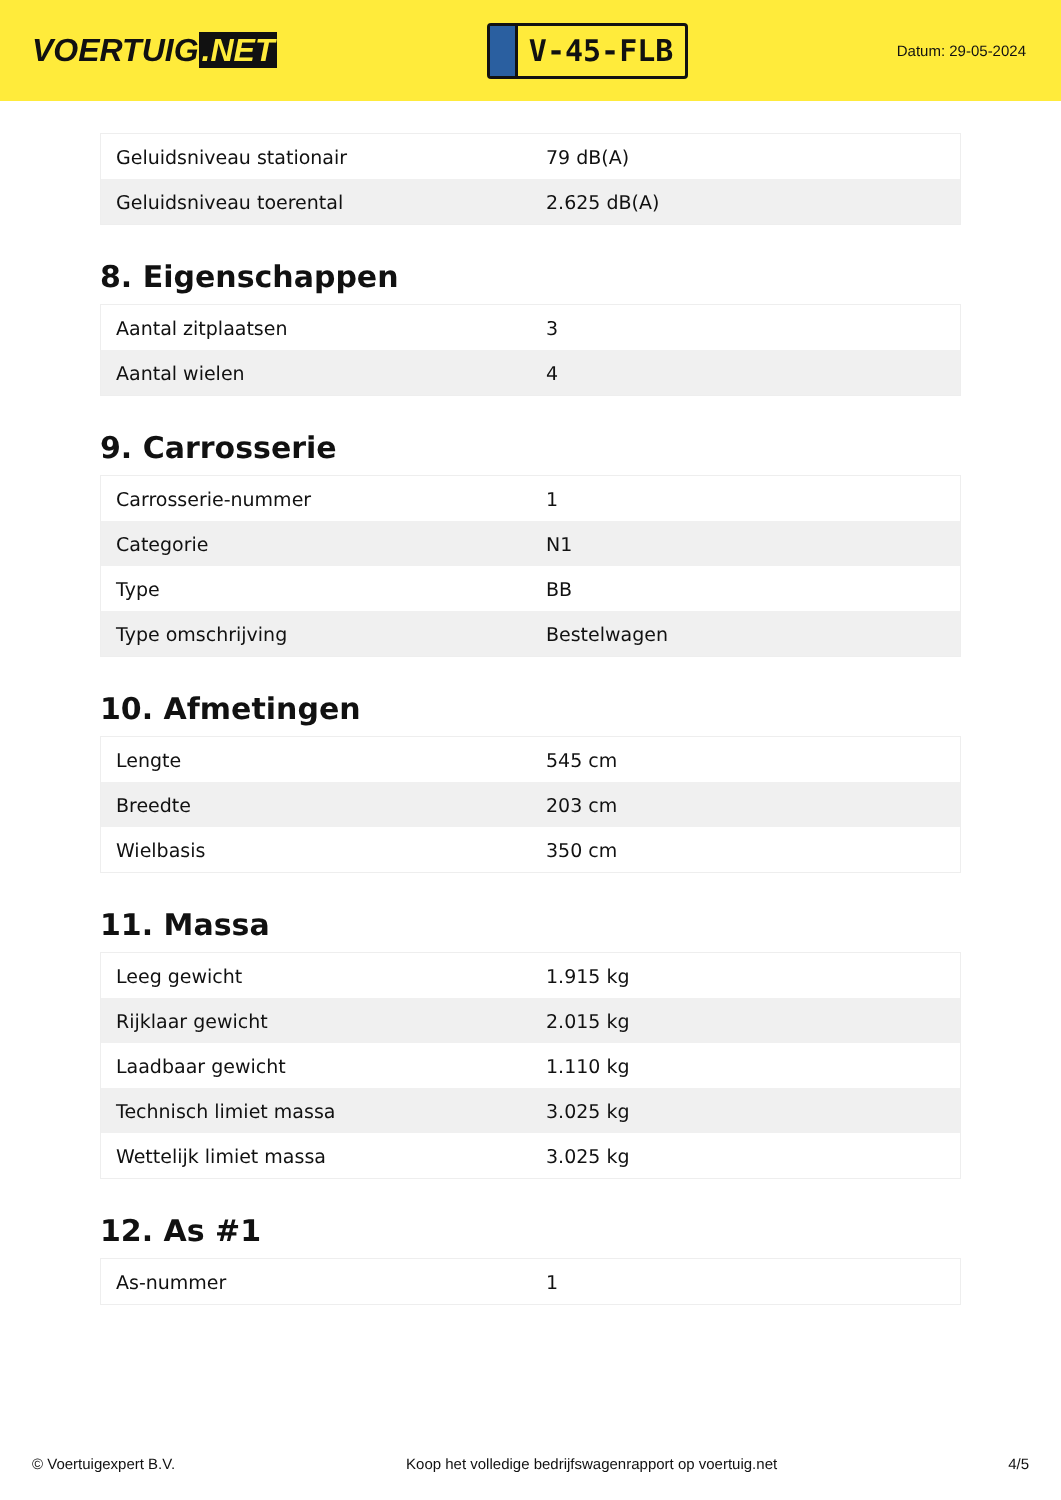VOERTUIG.NET
V-45-FLB
Datum: 29-05-2024
| Geluidsniveau stationair | 79 dB(A) |
| Geluidsniveau toerental | 2.625 dB(A) |
8. Eigenschappen
| Aantal zitplaatsen | 3 |
| Aantal wielen | 4 |
9. Carrosserie
| Carrosserie-nummer | 1 |
| Categorie | N1 |
| Type | BB |
| Type omschrijving | Bestelwagen |
10. Afmetingen
| Lengte | 545 cm |
| Breedte | 203 cm |
| Wielbasis | 350 cm |
11. Massa
| Leeg gewicht | 1.915 kg |
| Rijklaar gewicht | 2.015 kg |
| Laadbaar gewicht | 1.110 kg |
| Technisch limiet massa | 3.025 kg |
| Wettelijk limiet massa | 3.025 kg |
12. As #1
| As-nummer | 1 |
© Voertuigexpert B.V. Koop het volledige bedrijfswagenrapport op voertuig.net 4/5